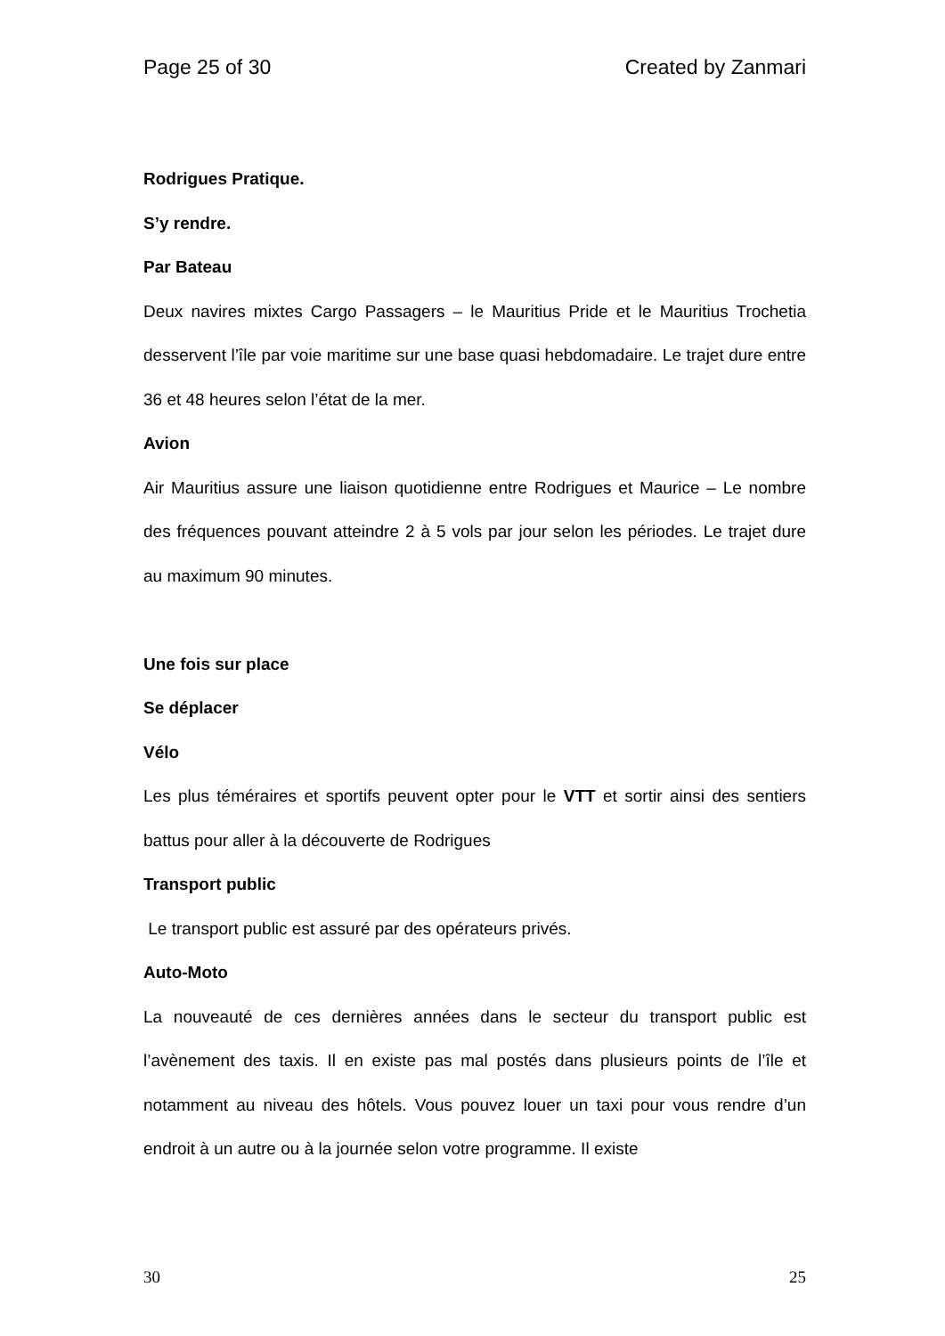Page 25 of 30 Created by Zanmari
Rodrigues Pratique.
S’y rendre.
Par Bateau
Deux navires mixtes Cargo Passagers – le Mauritius Pride et le Mauritius Trochetia desservent l’île par voie maritime sur une base quasi hebdomadaire. Le trajet dure entre 36 et 48 heures selon l’état de la mer.
Avion
Air Mauritius assure une liaison quotidienne entre Rodrigues et Maurice – Le nombre des fréquences pouvant atteindre 2 à 5 vols par jour selon les périodes. Le trajet dure au maximum 90 minutes.
Une fois sur place
Se déplacer
Vélo
Les plus téméraires et sportifs peuvent opter pour le VTT et sortir ainsi des sentiers battus pour aller à la découverte de Rodrigues
Transport public
Le transport public est assuré par des opérateurs privés.
Auto-Moto
La nouveauté de ces dernières années dans le secteur du transport public est l’avènement des taxis. Il en existe pas mal postés dans plusieurs points de l’île et notamment au niveau des hôtels. Vous pouvez louer un taxi pour vous rendre d’un endroit à un autre ou à la journée selon votre programme. Il existe
30 25